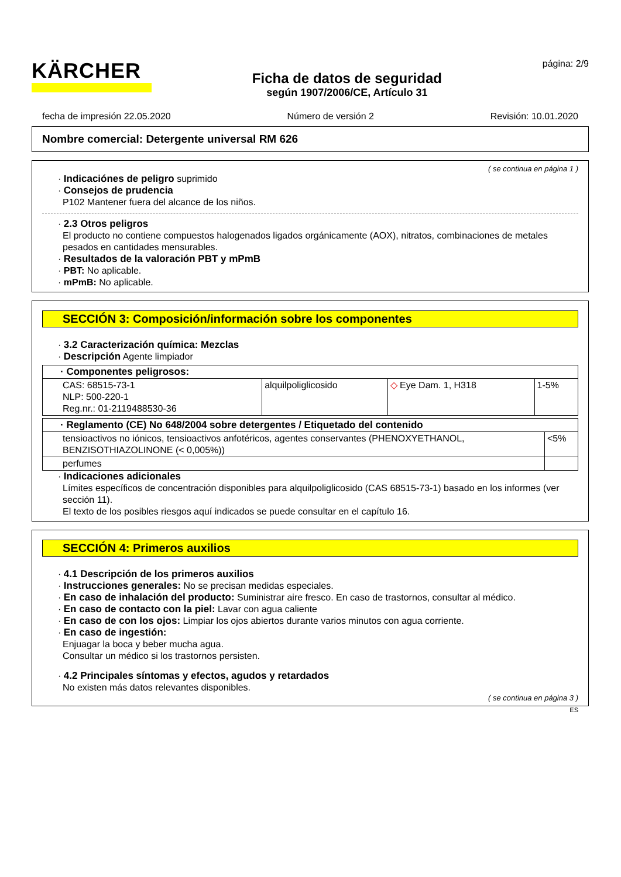KÄRCHER
Ficha de datos de seguridad
según 1907/2006/CE, Artículo 31
página: 2/9
fecha de impresión 22.05.2020 Número de versión 2 Revisión: 10.01.2020
Nombre comercial: Detergente universal RM 626
( se continua en página 1 )
· Indicaciónes de peligro suprimido
· Consejos de prudencia
P102 Mantener fuera del alcance de los niños.
· 2.3 Otros peligros
El producto no contiene compuestos halogenados ligados orgánicamente (AOX), nitratos, combinaciones de metales pesados en cantidades mensurables.
· Resultados de la valoración PBT y mPmB
· PBT: No aplicable.
· mPmB: No aplicable.
SECCIÓN 3: Composición/información sobre los componentes
· 3.2 Caracterización química: Mezclas
· Descripción Agente limpiador
| · Componentes peligrosos: | | | |
| CAS: 68515-73-1 NLP: 500-220-1 Reg.nr.: 01-2119488530-36 | alquilpoliglicosido | ◇ Eye Dam. 1, H318 | 1-5% |
| · Reglamento (CE) No 648/2004 sobre detergentes / Etiquetado del contenido | |
| tensioactivos no iónicos, tensioactivos anfotéricos, agentes conservantes (PHENOXYETHANOL, BENZISOTHIAZOLINONE (< 0,005%)) | <5% |
| perfumes | |
· Indicaciones adicionales
Límites específicos de concentración disponibles para alquilpoliglicosido (CAS 68515-73-1) basado en los informes (ver sección 11).
El texto de los posibles riesgos aquí indicados se puede consultar en el capítulo 16.
SECCIÓN 4: Primeros auxilios
· 4.1 Descripción de los primeros auxilios
· Instrucciones generales: No se precisan medidas especiales.
· En caso de inhalación del producto: Suministrar aire fresco. En caso de trastornos, consultar al médico.
· En caso de contacto con la piel: Lavar con agua caliente
· En caso de con los ojos: Limpiar los ojos abiertos durante varios minutos con agua corriente.
· En caso de ingestión:
Enjuagar la boca y beber mucha agua.
Consultar un médico si los trastornos persisten.
· 4.2 Principales síntomas y efectos, agudos y retardados
No existen más datos relevantes disponibles.
( se continua en página 3 )
ES